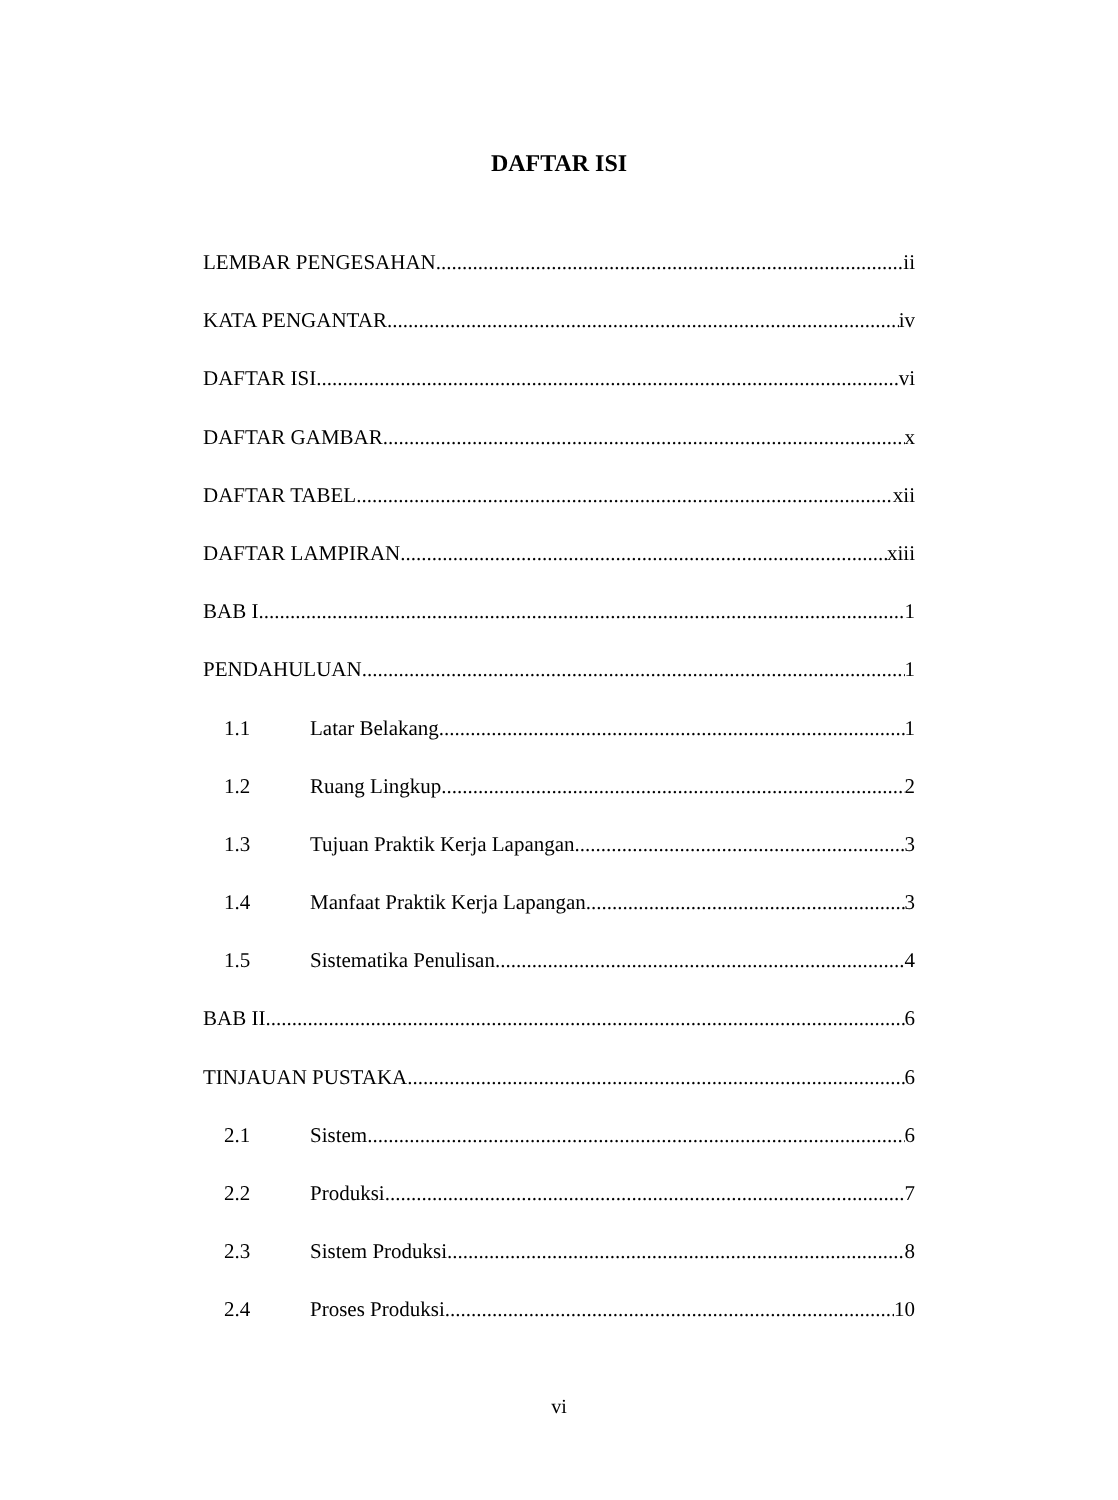DAFTAR ISI
LEMBAR PENGESAHAN ii
KATA PENGANTAR iv
DAFTAR ISI vi
DAFTAR GAMBAR x
DAFTAR TABEL xii
DAFTAR LAMPIRAN xiii
BAB I 1
PENDAHULUAN 1
1.1 Latar Belakang 1
1.2 Ruang Lingkup 2
1.3 Tujuan Praktik Kerja Lapangan 3
1.4 Manfaat Praktik Kerja Lapangan 3
1.5 Sistematika Penulisan 4
BAB II 6
TINJAUAN PUSTAKA 6
2.1 Sistem 6
2.2 Produksi 7
2.3 Sistem Produksi 8
2.4 Proses Produksi 10
vi